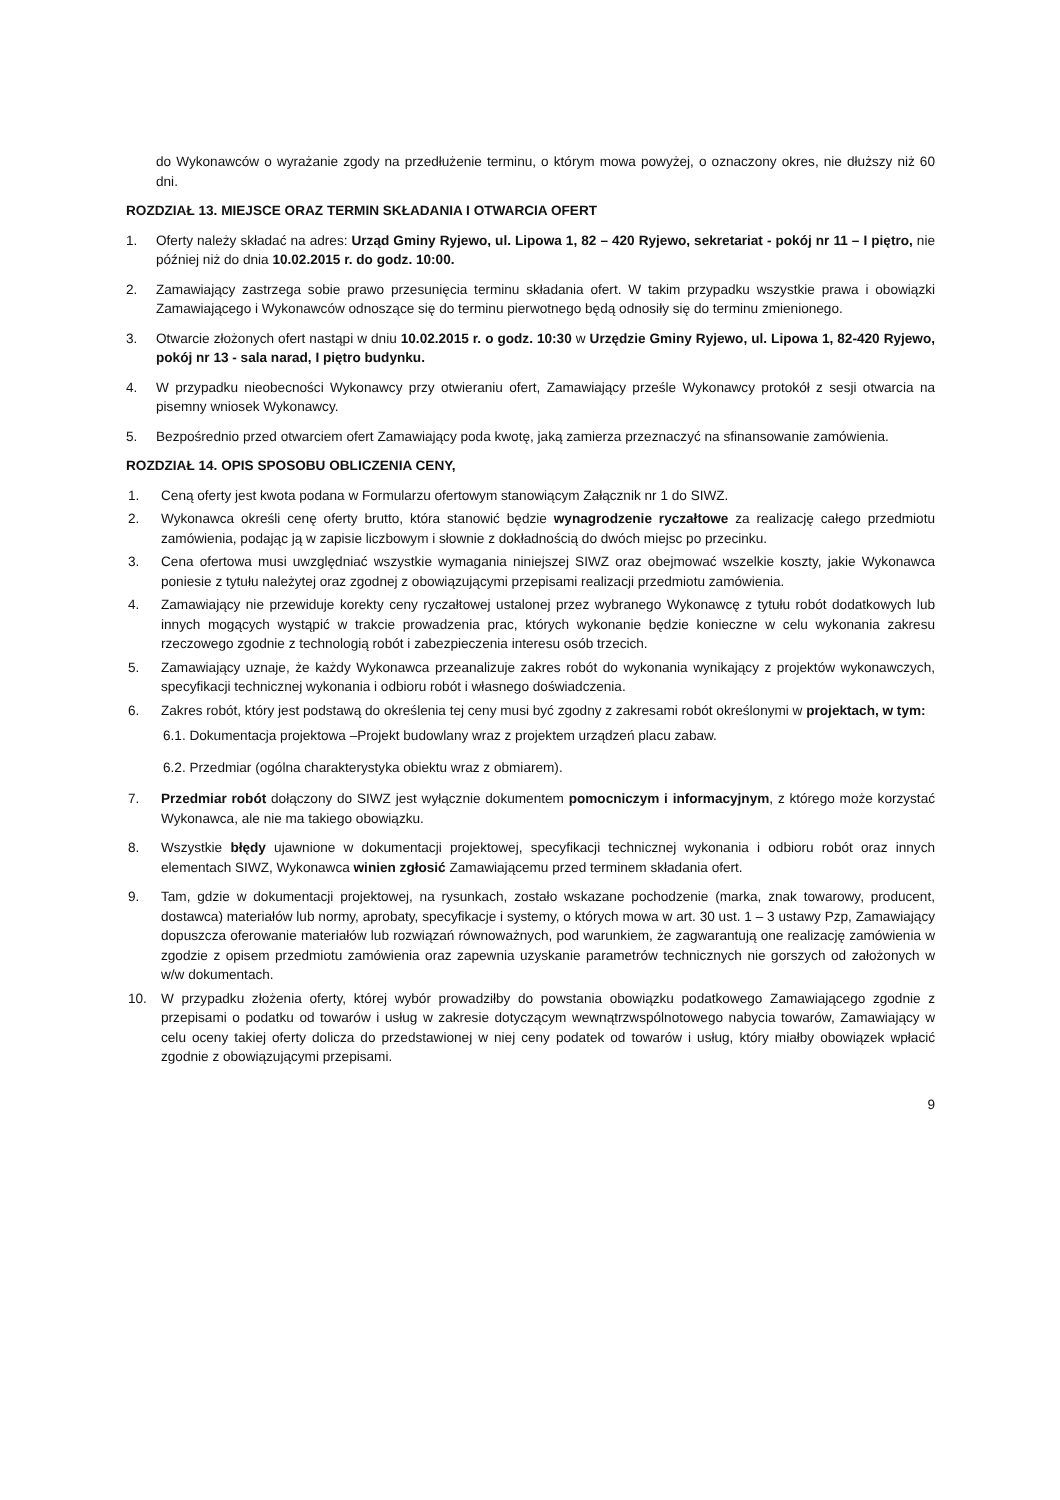do Wykonawców o wyrażanie zgody na przedłużenie terminu, o którym mowa powyżej, o oznaczony okres, nie dłuższy niż 60 dni.
ROZDZIAŁ 13. MIEJSCE ORAZ TERMIN SKŁADANIA I OTWARCIA OFERT
1. Oferty należy składać na adres: Urząd Gminy Ryjewo, ul. Lipowa 1, 82 – 420 Ryjewo, sekretariat - pokój nr 11 – I piętro, nie później niż do dnia 10.02.2015 r. do godz. 10:00.
2. Zamawiający zastrzega sobie prawo przesunięcia terminu składania ofert. W takim przypadku wszystkie prawa i obowiązki Zamawiającego i Wykonawców odnoszące się do terminu pierwotnego będą odnosiły się do terminu zmienionego.
3. Otwarcie złożonych ofert nastąpi w dniu 10.02.2015 r. o godz. 10:30 w Urzędzie Gminy Ryjewo, ul. Lipowa 1, 82-420 Ryjewo, pokój nr 13 - sala narad, I piętro budynku.
4. W przypadku nieobecności Wykonawcy przy otwieraniu ofert, Zamawiający prześle Wykonawcy protokół z sesji otwarcia na pisemny wniosek Wykonawcy.
5. Bezpośrednio przed otwarciem ofert Zamawiający poda kwotę, jaką zamierza przeznaczyć na sfinansowanie zamówienia.
ROZDZIAŁ 14. OPIS SPOSOBU OBLICZENIA CENY,
1. Ceną oferty jest kwota podana w Formularzu ofertowym stanowiącym Załącznik nr 1 do SIWZ.
2. Wykonawca określi cenę oferty brutto, która stanowić będzie wynagrodzenie ryczałtowe za realizację całego przedmiotu zamówienia, podając ją w zapisie liczbowym i słownie z dokładnością do dwóch miejsc po przecinku.
3. Cena ofertowa musi uwzględniać wszystkie wymagania niniejszej SIWZ oraz obejmować wszelkie koszty, jakie Wykonawca poniesie z tytułu należytej oraz zgodnej z obowiązującymi przepisami realizacji przedmiotu zamówienia.
4. Zamawiający nie przewiduje korekty ceny ryczałtowej ustalonej przez wybranego Wykonawcę z tytułu robót dodatkowych lub innych mogących wystąpić w trakcie prowadzenia prac, których wykonanie będzie konieczne w celu wykonania zakresu rzeczowego zgodnie z technologią robót i zabezpieczenia interesu osób trzecich.
5. Zamawiający uznaje, że każdy Wykonawca przeanalizuje zakres robót do wykonania wynikający z projektów wykonawczych, specyfikacji technicznej wykonania i odbioru robót i własnego doświadczenia.
6. Zakres robót, który jest podstawą do określenia tej ceny musi być zgodny z zakresami robót określonymi w projektach, w tym:
6.1. Dokumentacja projektowa –Projekt budowlany wraz z projektem urządzeń placu zabaw.
6.2. Przedmiar (ogólna charakterystyka obiektu wraz z obmiarem).
7. Przedmiar robót dołączony do SIWZ jest wyłącznie dokumentem pomocniczym i informacyjnym, z którego może korzystać Wykonawca, ale nie ma takiego obowiązku.
8. Wszystkie błędy ujawnione w dokumentacji projektowej, specyfikacji technicznej wykonania i odbioru robót oraz innych elementach SIWZ, Wykonawca winien zgłosić Zamawiającemu przed terminem składania ofert.
9. Tam, gdzie w dokumentacji projektowej, na rysunkach, zostało wskazane pochodzenie (marka, znak towarowy, producent, dostawca) materiałów lub normy, aprobaty, specyfikacje i systemy, o których mowa w art. 30 ust. 1 – 3 ustawy Pzp, Zamawiający dopuszcza oferowanie materiałów lub rozwiązań równoważnych, pod warunkiem, że zagwarantują one realizację zamówienia w zgodzie z opisem przedmiotu zamówienia oraz zapewnia uzyskanie parametrów technicznych nie gorszych od założonych w w/w dokumentach.
10. W przypadku złożenia oferty, której wybór prowadziłby do powstania obowiązku podatkowego Zamawiającego zgodnie z przepisami o podatku od towarów i usług w zakresie dotyczącym wewnątrzwspólnotowego nabycia towarów, Zamawiający w celu oceny takiej oferty dolicza do przedstawionej w niej ceny podatek od towarów i usług, który miałby obowiązek wpłacić zgodnie z obowiązującymi przepisami.
9